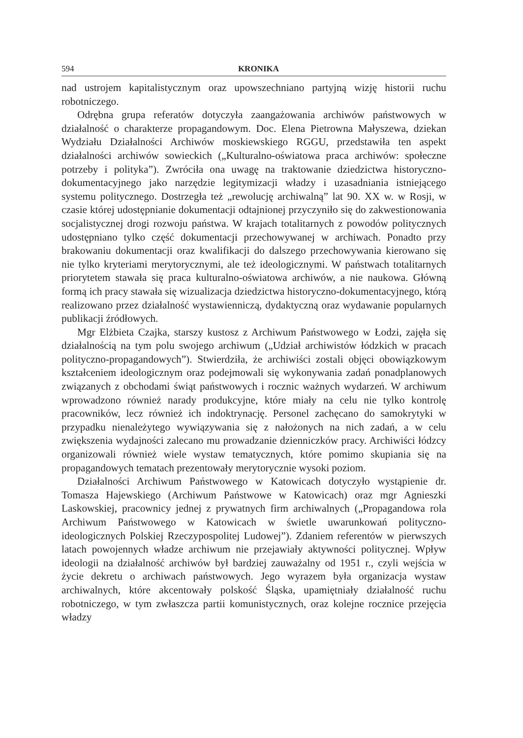594 KRONIKA
nad ustrojem kapitalistycznym oraz upowszechniano partyjną wizję historii ruchu robotniczego.
Odrębna grupa referatów dotyczyła zaangażowania archiwów państwowych w działalność o charakterze propagandowym. Doc. Elena Pietrowna Małyszewa, dziekan Wydziału Działalności Archiwów moskiewskiego RGGU, przedstawiła ten aspekt działalności archiwów sowieckich („Kulturalno-oświatowa praca archiwów: społeczne potrzeby i polityka”). Zwróciła ona uwagę na traktowanie dziedzictwa historyczno-dokumentacyjnego jako narzędzie legitymizacji władzy i uzasadniania istniejącego systemu politycznego. Dostrzegła też „rewolucję archiwalną” lat 90. XX w. w Rosji, w czasie której udostępnianie dokumentacji odtajnionej przyczyniło się do zakwestionowania socjalistycznej drogi rozwoju państwa. W krajach totalitarnych z powodów politycznych udostępniano tylko część dokumentacji przechowywanej w archiwach. Ponadto przy brakowaniu dokumentacji oraz kwalifikacji do dalszego przechowywania kierowano się nie tylko kryteriami merytorycznymi, ale też ideologicznymi. W państwach totalitarnych priorytetem stawała się praca kulturalno-oświatowa archiwów, a nie naukowa. Główną formą ich pracy stawała się wizualizacja dziedzictwa historyczno-dokumentacyjnego, którą realizowano przez działalność wystawienniczą, dydaktyczną oraz wydawanie popularnych publikacji źródłowych.
Mgr Elżbieta Czajka, starszy kustosz z Archiwum Państwowego w Łodzi, zajęła się działalnością na tym polu swojego archiwum („Udział archiwistów łódzkich w pracach polityczno-propagandowych”). Stwierdziła, że archiwiści zostali objęci obowiązkowym kształceniem ideologicznym oraz podejmowali się wykonywania zadań ponadplanowych związanych z obchodami świąt państwowych i rocznic ważnych wydarzeń. W archiwum wprowadzono również narady produkcyjne, które miały na celu nie tylko kontrolę pracowników, lecz również ich indoktrynację. Personel zachęcano do samokrytyki w przypadku nienależytego wywiązywania się z nałożonych na nich zadań, a w celu zwiększenia wydajności zalecano mu prowadzanie dzienniczków pracy. Archiwiści łódzcy organizowali również wiele wystaw tematycznych, które pomimo skupiania się na propagandowych tematach prezentowały merytorycznie wysoki poziom.
Działalności Archiwum Państwowego w Katowicach dotyczyło wystąpienie dr. Tomasza Hajewskiego (Archiwum Państwowe w Katowicach) oraz mgr Agnieszki Laskowskiej, pracownicy jednej z prywatnych firm archiwalnych („Propagandowa rola Archiwum Państwowego w Katowicach w świetle uwarunkowań polityczno-ideologicznych Polskiej Rzeczypospolitej Ludowej”). Zdaniem referentów w pierwszych latach powojennych władze archiwum nie przejawiały aktywności politycznej. Wpływ ideologii na działalność archiwów był bardziej zauważalny od 1951 r., czyli wejścia w życie dekretu o archiwach państwowych. Jego wyrazem była organizacja wystaw archiwalnych, które akcentowały polskość Śląska, upamiętniały działalność ruchu robotniczego, w tym zwłaszcza partii komunistycznych, oraz kolejne rocznice przejęcia władzy